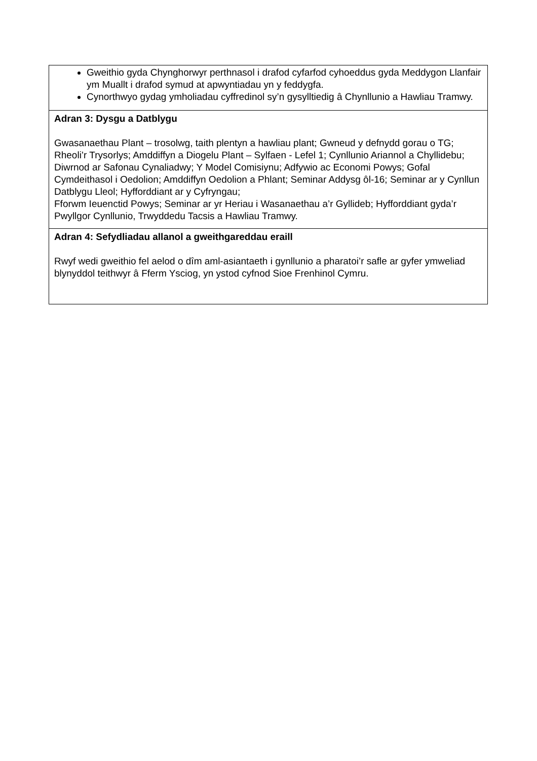| Gweithio gyda Chynghorwyr perthnasol i drafod cyfarfod cyhoeddus gyda Meddygon Llanfair ym Muallt i drafod symud at apwyntiadau yn y feddygfa. Cynorthwyo gydag ymholiadau cyffredinol sy’n gysylltiedig â Chynllunio a Hawliau Tramwy. |
| Adran 3: Dysgu a Datblygu Gwasanaethau Plant – trosolwg, taith plentyn a hawliau plant; Gwneud y defnydd gorau o TG; Rheoli’r Trysorlys; Amddiffyn a Diogelu Plant – Sylfaen - Lefel 1; Cynllunio Ariannol a Chyllidebu; Diwrnod ar Safonau Cynaliadwy; Y Model Comisiynu; Adfywio ac Economi Powys; Gofal Cymdeithasol i Oedolion; Amddiffyn Oedolion a Phlant; Seminar Addysg ôl-16; Seminar ar y Cynllun Datblygu Lleol; Hyfforddiant ar y Cyfryngau; Fforwm Ieuenctid Powys; Seminar ar yr Heriau i Wasanaethau a’r Gyllideb; Hyfforddiant gyda’r Pwyllgor Cynllunio, Trwyddedu Tacsis a Hawliau Tramwy. |
| Adran 4: Sefydliadau allanol a gweithgareddau eraill Rwyf wedi gweithio fel aelod o dîm aml-asiantaeth i gynllunio a pharatoi’r safle ar gyfer ymweliad blynyddol teithwyr â Fferm Ysciog, yn ystod cyfnod Sioe Frenhinol Cymru. |